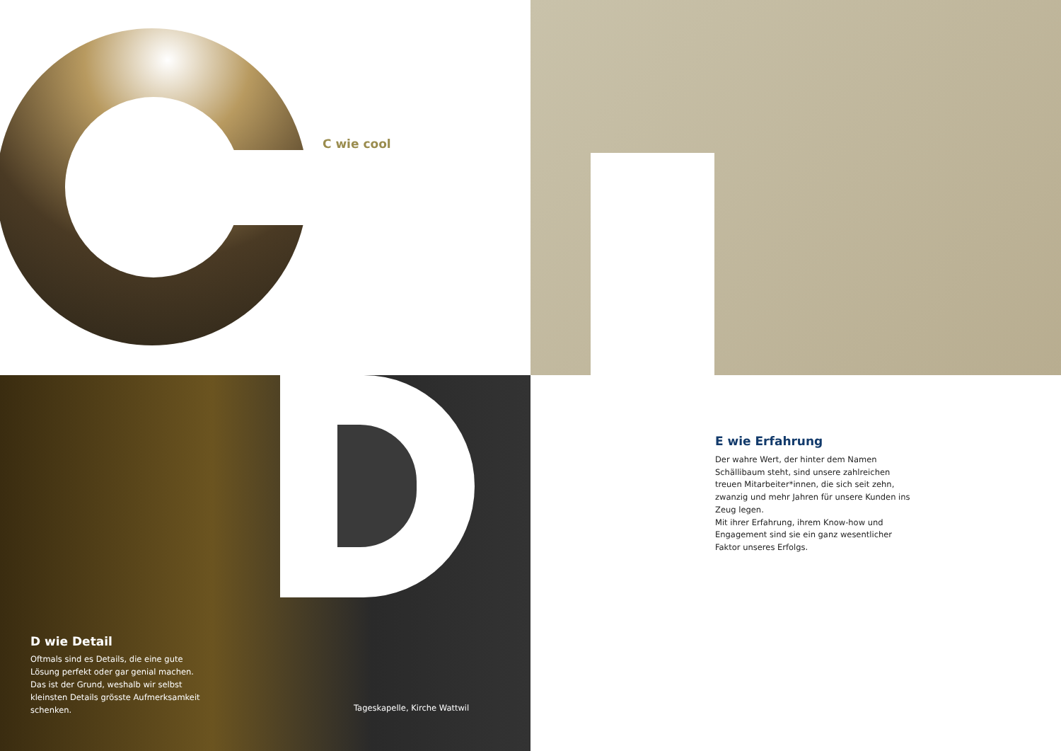C wie cool
D wie Detail
Oftmals sind es Details, die eine gute Lösung perfekt oder gar genial machen. Das ist der Grund, weshalb wir selbst kleinsten Details grösste Aufmerksamkeit schenken.
Tageskapelle, Kirche Wattwil
E wie Erfahrung
Der wahre Wert, der hinter dem Namen Schällibaum steht, sind unsere zahlreichen treuen Mitarbeiter*innen, die sich seit zehn, zwanzig und mehr Jahren für unsere Kunden ins Zeug legen.
Mit ihrer Erfahrung, ihrem Know-how und Engagement sind sie ein ganz wesentlicher Faktor unseres Erfolgs.